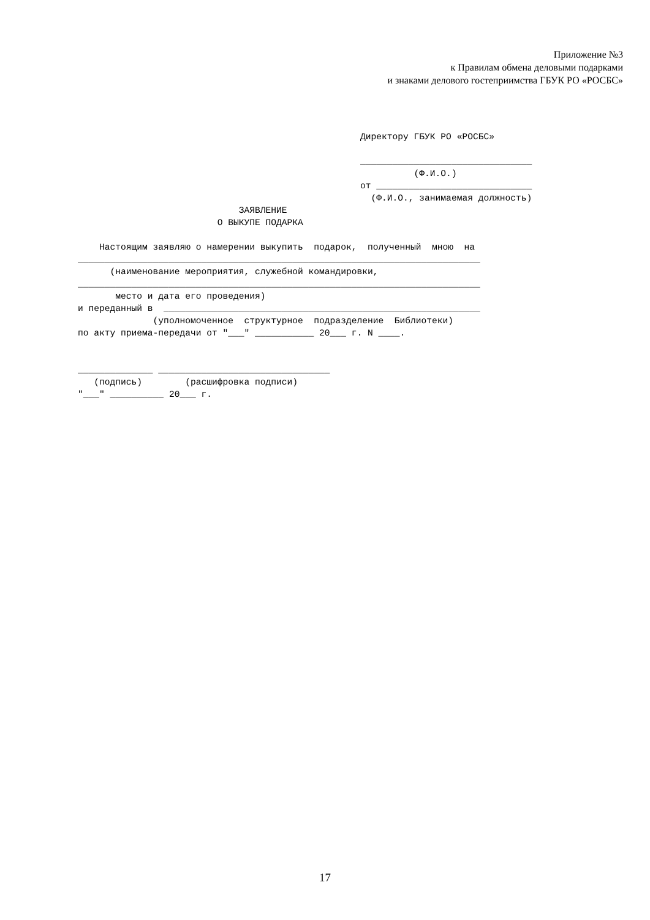Приложение №3
к Правилам обмена деловыми подарками
и знаками делового гостеприимства ГБУК РО «РОСБС»
Директору ГБУК РО «РОСБС»

________________________________
          (Ф.И.О.)
от _____________________________
  (Ф.И.О., занимаемая должность)
                              ЗАЯВЛЕНИЕ
                          О ВЫКУПЕ ПОДАРКА

    Настоящим заявляю о намерении выкупить  подарок,  полученный  мною  на
___________________________________________________________________________
      (наименование мероприятия, служебной командировки,
___________________________________________________________________________
       место и дата его проведения)
и переданный в  ___________________________________________________________
              (уполномоченное  структурное  подразделение  Библиотеки)
по акту приема-передачи от "___" ___________ 20___ г. N ____.


______________ ________________________________
   (подпись)        (расшифровка подписи)
"___" __________ 20___ г.
17